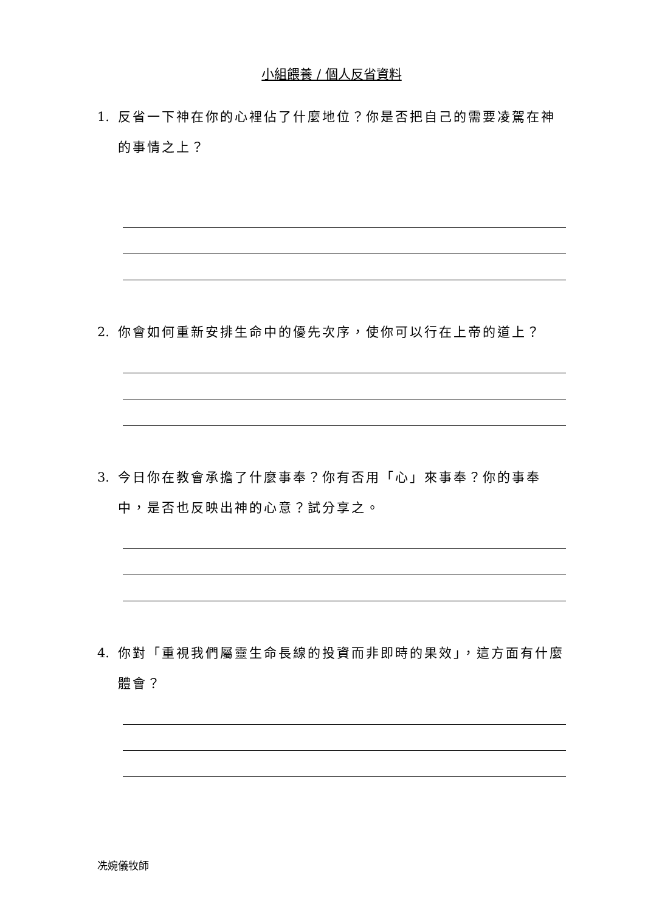小組餵養 / 個人反省資料
1. 反省一下神在你的心裡佔了什麼地位？你是否把自己的需要凌駕在神的事情之上？
2. 你會如何重新安排生命中的優先次序，使你可以行在上帝的道上？
3. 今日你在教會承擔了什麼事奉？你有否用「心」來事奉？你的事奉中，是否也反映出神的心意？試分享之。
4. 你對「重視我們屬靈生命長線的投資而非即時的果效」，這方面有什麼體會？
冼婉儀牧師